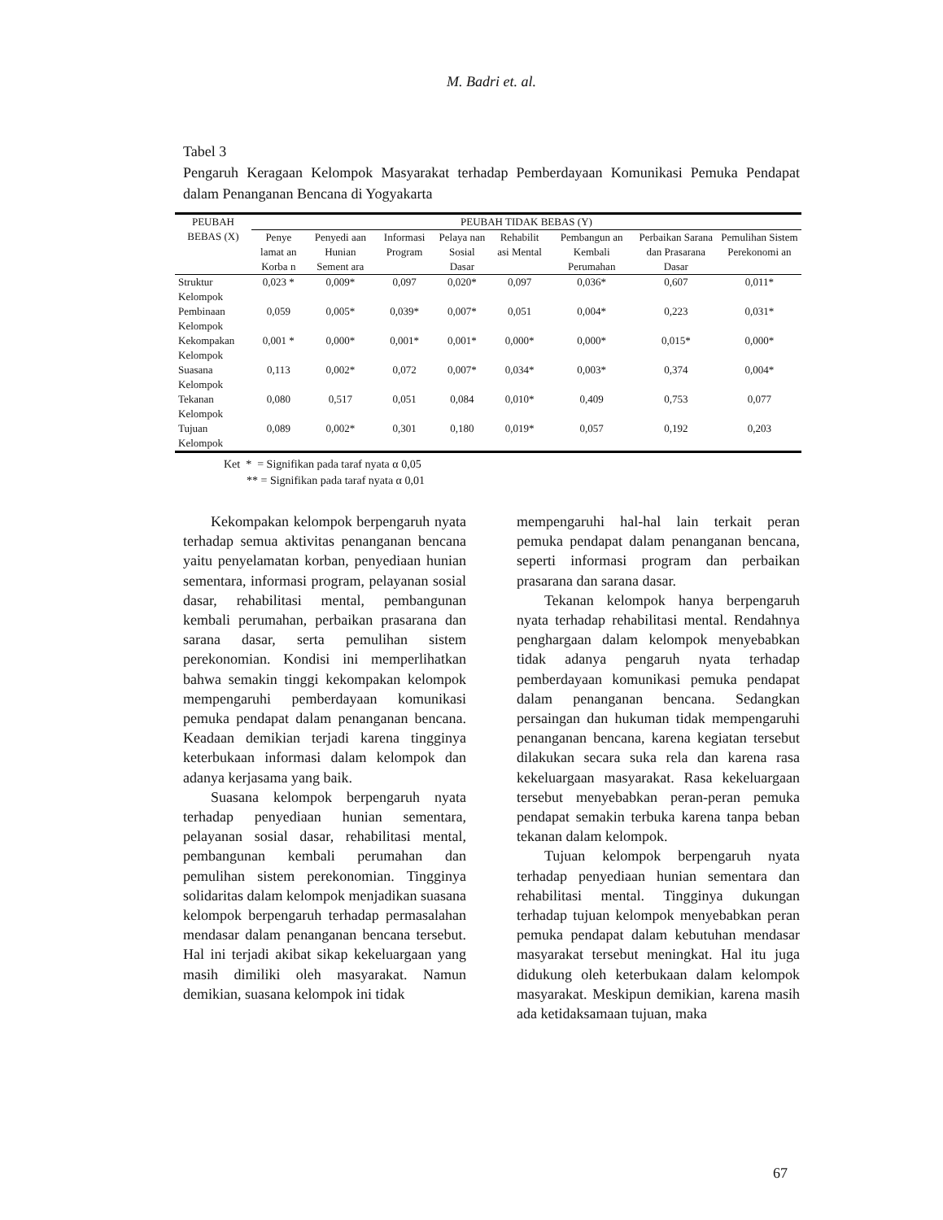M. Badri et. al.
Tabel 3
Pengaruh Keragaan Kelompok Masyarakat terhadap Pemberdayaan Komunikasi Pemuka Pendapat dalam Penanganan Bencana di Yogyakarta
| PEUBAH BEBAS (X) | PEUBAH TIDAK BEBAS (Y) | | | | | | | |
| --- | --- | --- | --- | --- | --- | --- | --- | --- |
| | Penye lamat an Korba n | Penyedi aan Hunian Sement ara | Informasi Program | Pelaya nan Sosial Dasar | Rehabilit asi Mental | Pembangun an Kembali Perumahan | Perbaikan Sarana dan Prasarana Dasar | Pemulihan Sistem Perekonomi an |
| Struktur Kelompok | 0,023 * | 0,009* | 0,097 | 0,020* | 0,097 | 0,036* | 0,607 | 0,011* |
| Pembinaan Kelompok | 0,059 | 0,005* | 0,039* | 0,007* | 0,051 | 0,004* | 0,223 | 0,031* |
| Kekompakan Kelompok | 0,001 * | 0,000* | 0,001* | 0,001* | 0,000* | 0,000* | 0,015* | 0,000* |
| Suasana Kelompok | 0,113 | 0,002* | 0,072 | 0,007* | 0,034* | 0,003* | 0,374 | 0,004* |
| Tekanan Kelompok | 0,080 | 0,517 | 0,051 | 0,084 | 0,010* | 0,409 | 0,753 | 0,077 |
| Tujuan Kelompok | 0,089 | 0,002* | 0,301 | 0,180 | 0,019* | 0,057 | 0,192 | 0,203 |
Ket * = Signifikan pada taraf nyata α 0,05
** = Signifikan pada taraf nyata α 0,01
Kekompakan kelompok berpengaruh nyata terhadap semua aktivitas penanganan bencana yaitu penyelamatan korban, penyediaan hunian sementara, informasi program, pelayanan sosial dasar, rehabilitasi mental, pembangunan kembali perumahan, perbaikan prasarana dan sarana dasar, serta pemulihan sistem perekonomian. Kondisi ini memperlihatkan bahwa semakin tinggi kekompakan kelompok mempengaruhi pemberdayaan komunikasi pemuka pendapat dalam penanganan bencana. Keadaan demikian terjadi karena tingginya keterbukaan informasi dalam kelompok dan adanya kerjasama yang baik.
Suasana kelompok berpengaruh nyata terhadap penyediaan hunian sementara, pelayanan sosial dasar, rehabilitasi mental, pembangunan kembali perumahan dan pemulihan sistem perekonomian. Tingginya solidaritas dalam kelompok menjadikan suasana kelompok berpengaruh terhadap permasalahan mendasar dalam penanganan bencana tersebut. Hal ini terjadi akibat sikap kekeluargaan yang masih dimiliki oleh masyarakat. Namun demikian, suasana kelompok ini tidak
mempengaruhi hal-hal lain terkait peran pemuka pendapat dalam penanganan bencana, seperti informasi program dan perbaikan prasarana dan sarana dasar.
Tekanan kelompok hanya berpengaruh nyata terhadap rehabilitasi mental. Rendahnya penghargaan dalam kelompok menyebabkan tidak adanya pengaruh nyata terhadap pemberdayaan komunikasi pemuka pendapat dalam penanganan bencana. Sedangkan persaingan dan hukuman tidak mempengaruhi penanganan bencana, karena kegiatan tersebut dilakukan secara suka rela dan karena rasa kekeluargaan masyarakat. Rasa kekeluargaan tersebut menyebabkan peran-peran pemuka pendapat semakin terbuka karena tanpa beban tekanan dalam kelompok.
Tujuan kelompok berpengaruh nyata terhadap penyediaan hunian sementara dan rehabilitasi mental. Tingginya dukungan terhadap tujuan kelompok menyebabkan peran pemuka pendapat dalam kebutuhan mendasar masyarakat tersebut meningkat. Hal itu juga didukung oleh keterbukaan dalam kelompok masyarakat. Meskipun demikian, karena masih ada ketidaksamaan tujuan, maka
67